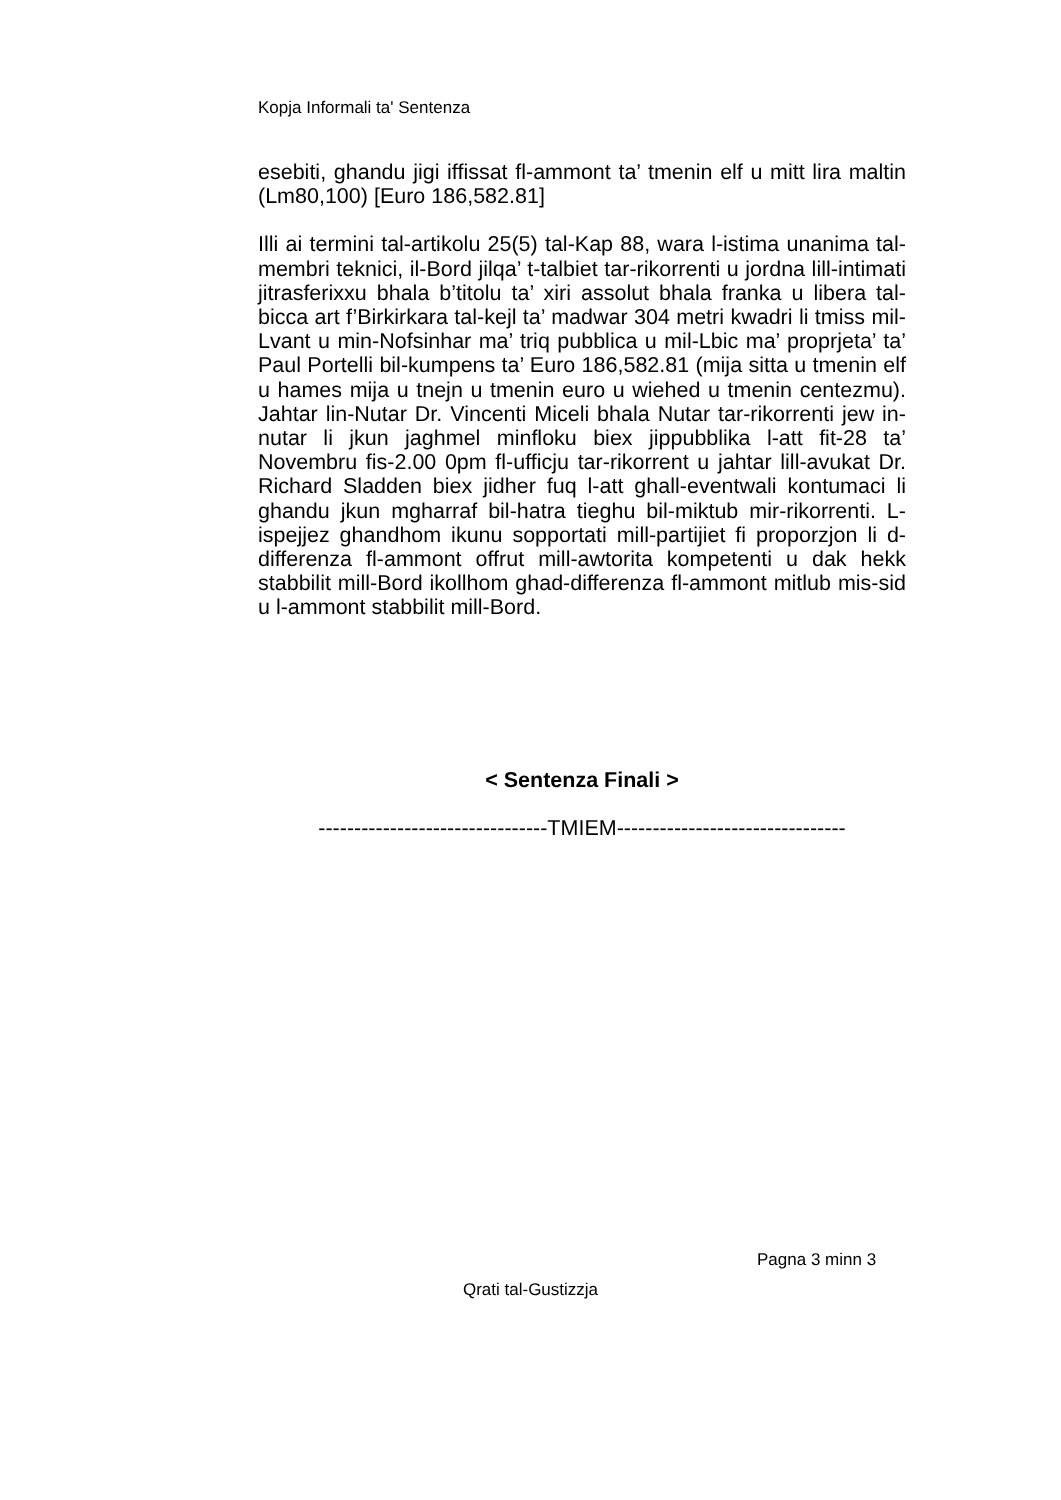Kopja Informali ta' Sentenza
esebiti, ghandu jigi iffissat fl-ammont ta’ tmenin elf u mitt lira maltin (Lm80,100) [Euro 186,582.81]
Illi ai termini tal-artikolu 25(5) tal-Kap 88, wara l-istima unanima tal-membri teknici, il-Bord jilqa’ t-talbiet tar-rikorrenti u jordna lill-intimati jitrasferixxu bhala b’titolu ta’ xiri assolut bhala franka u libera tal-bicca art f’Birkirkara tal-kejl ta’ madwar 304 metri kwadri li tmiss mil-Lvant u min-Nofsinhar ma’ triq pubblica u mil-Lbic ma’ proprjeta’ ta’ Paul Portelli bil-kumpens ta’ Euro 186,582.81 (mija sitta u tmenin elf u hames mija u tnejn u tmenin euro u wiehed u tmenin centezmu). Jahtar lin-Nutar Dr. Vincenti Miceli bhala Nutar tar-rikorrenti jew in-nutar li jkun jaghmel minfloku biex jippubblika l-att fit-28 ta’ Novembru fis-2.00 0pm fl-ufficju tar-rikorrent u jahtar lill-avukat Dr. Richard Sladden biex jidher fuq l-att ghall-eventwali kontumaci li ghandu jkun mgharraf bil-hatra tieghu bil-miktub mir-rikorrenti. L-ispejjez ghandhom ikunu sopportati mill-partijiet fi proporzjon li d-differenza fl-ammont offrut mill-awtorita kompetenti u dak hekk stabbilit mill-Bord ikollhom ghad-differenza fl-ammont mitlub mis-sid u l-ammont stabbilit mill-Bord.
< Sentenza Finali >
--------------------------------TMIEM--------------------------------
Pagna 3 minn 3
Qrati tal-Gustizzja